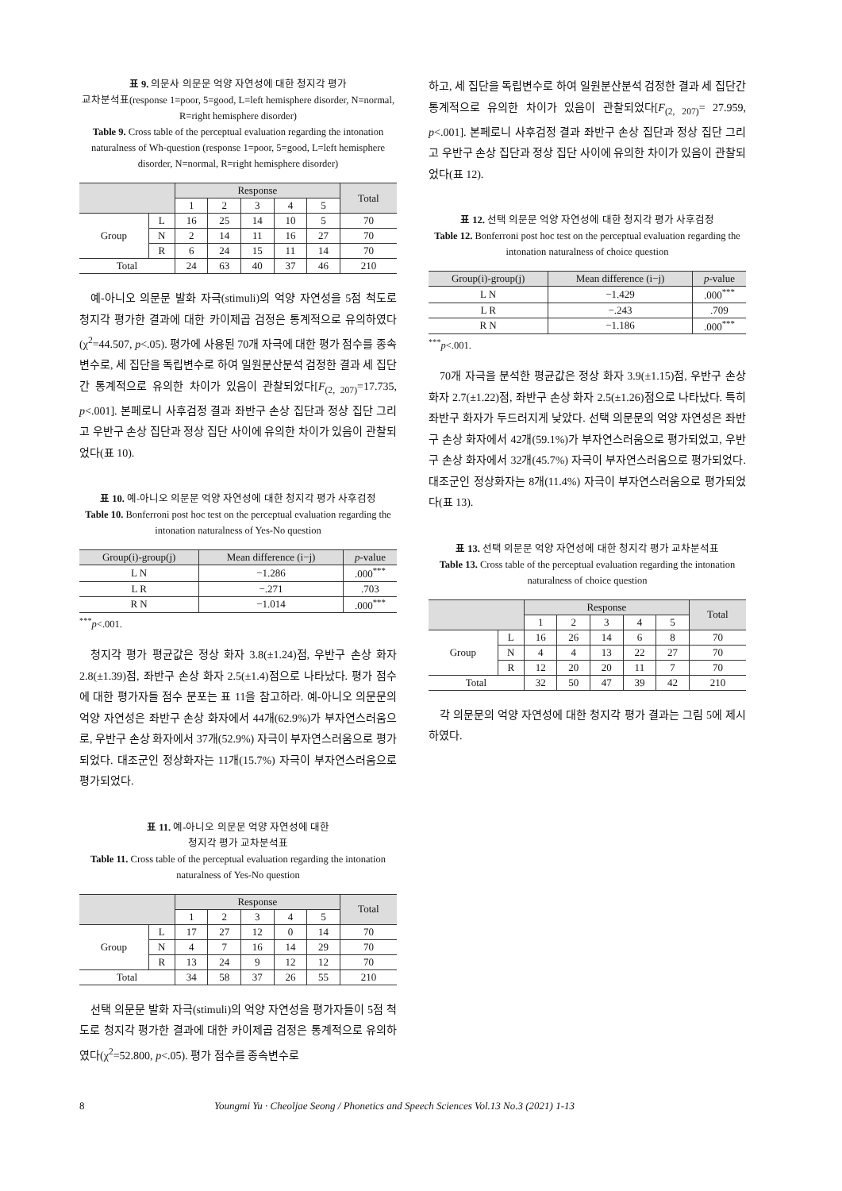표 9. 의문사 의문문 억양 자연성에 대한 청지각 평가
교차분석표(response 1=poor, 5=good, L=left hemisphere disorder, N=normal, R=right hemisphere disorder)
Table 9. Cross table of the perceptual evaluation regarding the intonation naturalness of Wh-question (response 1=poor, 5=good, L=left hemisphere disorder, N=normal, R=right hemisphere disorder)
| | | Response | | | | | Total |
| --- | --- | --- | --- | --- | --- | --- | --- |
| | | 1 | 2 | 3 | 4 | 5 | |
| Group | L | 16 | 25 | 14 | 10 | 5 | 70 |
| | N | 2 | 14 | 11 | 16 | 27 | 70 |
| | R | 6 | 24 | 15 | 11 | 14 | 70 |
| Total | | 24 | 63 | 40 | 37 | 46 | 210 |
예-아니오 의문문 발화 자극(stimuli)의 억양 자연성을 5점 척도로 청지각 평가한 결과에 대한 카이제곱 검정은 통계적으로 유의하였다(χ<sup>2</sup>=44.507, p<.05). 평가에 사용된 70개 자극에 대한 평가 점수를 종속변수로, 세 집단을 독립변수로 하여 일원분산분석 검정한 결과 세 집단간 통계적으로 유의한 차이가 있음이 관찰되었다[F<sub>(2, 207)</sub>=17.735, p<.001]. 본페로니 사후검정 결과 좌반구 손상 집단과 정상 집단 그리고 우반구 손상 집단과 정상 집단 사이에 유의한 차이가 있음이 관찰되었다(표 10).
표 10. 예-아니오 의문문 억양 자연성에 대한 청지각 평가 사후검정
Table 10. Bonferroni post hoc test on the perceptual evaluation regarding the intonation naturalness of Yes-No question
| Group(i)-group(j) | Mean difference (i−j) | p -value |
| --- | --- | --- |
| L N | −1.286 | .000<sup>***</sup> |
| L R | −.271 | .703 |
| R N | −1.014 | .000<sup>***</sup> |
<sup>***</sup> p<.001.
청지각 평가 평균값은 정상 화자 3.8(±1.24)점, 우반구 손상 화자 2.8(±1.39)점, 좌반구 손상 화자 2.5(±1.4)점으로 나타났다. 평가 점수에 대한 평가자들 점수 분포는 표 11을 참고하라. 예-아니오 의문문의 억양 자연성은 좌반구 손상 화자에서 44개(62.9%)가 부자연스러움으로, 우반구 손상 화자에서 37개(52.9%) 자극이 부자연스러움으로 평가되었다. 대조군인 정상화자는 11개(15.7%) 자극이 부자연스러움으로 평가되었다.
표 11. 예-아니오 의문문 억양 자연성에 대한
청지각 평가 교차분석표
Table 11. Cross table of the perceptual evaluation regarding the intonation naturalness of Yes-No question
| | | Response | | | | | Total |
| --- | --- | --- | --- | --- | --- | --- | --- |
| | | 1 | 2 | 3 | 4 | 5 | |
| Group | L | 17 | 27 | 12 | 0 | 14 | 70 |
| | N | 4 | 7 | 16 | 14 | 29 | 70 |
| | R | 13 | 24 | 9 | 12 | 12 | 70 |
| Total | | 34 | 58 | 37 | 26 | 55 | 210 |
선택 의문문 발화 자극(stimuli)의 억양 자연성을 평가자들이 5점 척도로 청지각 평가한 결과에 대한 카이제곱 검정은 통계적으로 유의하였다(χ<sup>2</sup>=52.800, p<.05). 평가 점수를 종속변수로
하고, 세 집단을 독립변수로 하여 일원분산분석 검정한 결과 세 집단간 통계적으로 유의한 차이가 있음이 관찰되었다[F<sub>(2, 207)</sub>= 27.959, p<.001]. 본페로니 사후검정 결과 좌반구 손상 집단과 정상 집단 그리고 우반구 손상 집단과 정상 집단 사이에 유의한 차이가 있음이 관찰되었다(표 12).
표 12. 선택 의문문 억양 자연성에 대한 청지각 평가 사후검정
Table 12. Bonferroni post hoc test on the perceptual evaluation regarding the intonation naturalness of choice question
| Group(i)-group(j) | Mean difference (i−j) | p -value |
| --- | --- | --- |
| L N | −1.429 | .000<sup>***</sup> |
| L R | −.243 | .709 |
| R N | −1.186 | .000<sup>***</sup> |
<sup>***</sup> p<.001.
70개 자극을 분석한 평균값은 정상 화자 3.9(±1.15)점, 우반구 손상 화자 2.7(±1.22)점, 좌반구 손상 화자 2.5(±1.26)점으로 나타났다. 특히 좌반구 화자가 두드러지게 낮았다. 선택 의문문의 억양 자연성은 좌반구 손상 화자에서 42개(59.1%)가 부자연스러움으로 평가되었고, 우반구 손상 화자에서 32개(45.7%) 자극이 부자연스러움으로 평가되었다. 대조군인 정상화자는 8개(11.4%) 자극이 부자연스러움으로 평가되었다(표 13).
표 13. 선택 의문문 억양 자연성에 대한 청지각 평가 교차분석표
Table 13. Cross table of the perceptual evaluation regarding the intonation naturalness of choice question
| | | Response | | | | | Total |
| --- | --- | --- | --- | --- | --- | --- | --- |
| | | 1 | 2 | 3 | 4 | 5 | |
| Group | L | 16 | 26 | 14 | 6 | 8 | 70 |
| | N | 4 | 4 | 13 | 22 | 27 | 70 |
| | R | 12 | 20 | 20 | 11 | 7 | 70 |
| Total | | 32 | 50 | 47 | 39 | 42 | 210 |
각 의문문의 억양 자연성에 대한 청지각 평가 결과는 그림 5에 제시하였다.
8 Youngmi Yu · Cheoljae Seong / Phonetics and Speech Sciences Vol.13 No.3 (2021) 1-13